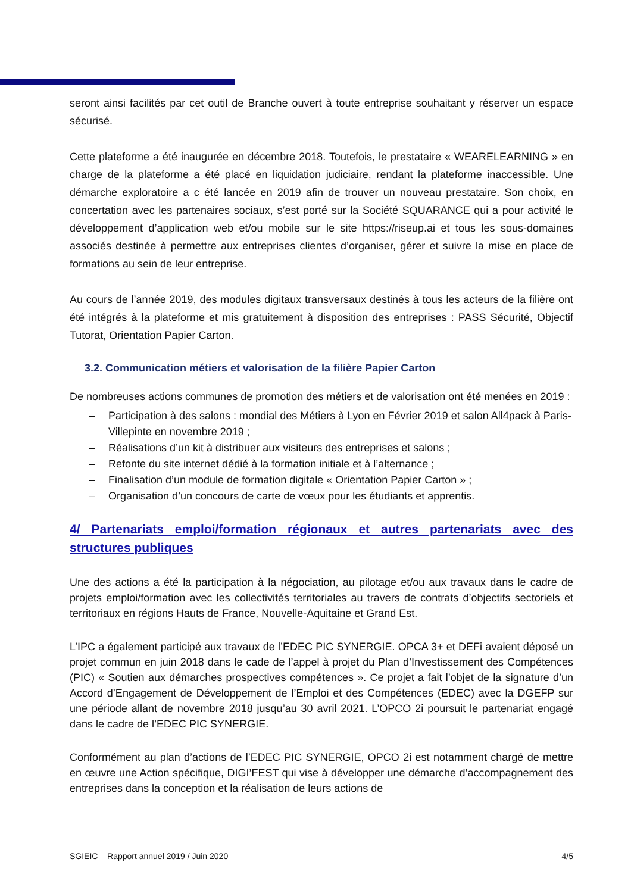seront ainsi facilités par cet outil de Branche ouvert à toute entreprise souhaitant y réserver un espace sécurisé.
Cette plateforme a été inaugurée en décembre 2018. Toutefois, le prestataire « WEARELEARNING » en charge de la plateforme a été placé en liquidation judiciaire, rendant la plateforme inaccessible. Une démarche exploratoire a c été lancée en 2019 afin de trouver un nouveau prestataire. Son choix, en concertation avec les partenaires sociaux, s’est porté sur la Société SQUARANCE qui a pour activité le développement d’application web et/ou mobile sur le site https://riseup.ai et tous les sous-domaines associés destinée à permettre aux entreprises clientes d’organiser, gérer et suivre la mise en place de formations au sein de leur entreprise.
Au cours de l’année 2019, des modules digitaux transversaux destinés à tous les acteurs de la filière ont été intégrés à la plateforme et mis gratuitement à disposition des entreprises : PASS Sécurité, Objectif Tutorat, Orientation Papier Carton.
3.2. Communication métiers et valorisation de la filière Papier Carton
De nombreuses actions communes de promotion des métiers et de valorisation ont été menées en 2019 :
Participation à des salons : mondial des Métiers à Lyon en Février 2019 et salon All4pack à Paris-Villepinte en novembre 2019 ;
Réalisations d’un kit à distribuer aux visiteurs des entreprises et salons ;
Refonte du site internet dédié à la formation initiale et à l’alternance ;
Finalisation d’un module de formation digitale « Orientation Papier Carton » ;
Organisation d’un concours de carte de vœux pour les étudiants et apprentis.
4/ Partenariats emploi/formation régionaux et autres partenariats avec des structures publiques
Une des actions a été la participation à la négociation, au pilotage et/ou aux travaux dans le cadre de projets emploi/formation avec les collectivités territoriales au travers de contrats d’objectifs sectoriels et territoriaux en régions Hauts de France, Nouvelle-Aquitaine et Grand Est.
L’IPC a également participé aux travaux de l’EDEC PIC SYNERGIE. OPCA 3+ et DEFi avaient déposé un projet commun en juin 2018 dans le cade de l’appel à projet du Plan d’Investissement des Compétences (PIC) « Soutien aux démarches prospectives compétences ». Ce projet a fait l’objet de la signature d’un Accord d’Engagement de Développement de l’Emploi et des Compétences (EDEC) avec la DGEFP sur une période allant de novembre 2018 jusqu’au 30 avril 2021. L’OPCO 2i poursuit le partenariat engagé dans le cadre de l’EDEC PIC SYNERGIE.
Conformément au plan d’actions de l’EDEC PIC SYNERGIE, OPCO 2i est notamment chargé de mettre en œuvre une Action spécifique, DIGI’FEST qui vise à développer une démarche d’accompagnement des entreprises dans la conception et la réalisation de leurs actions de
SGIEIC – Rapport annuel 2019 / Juin 2020 4/5